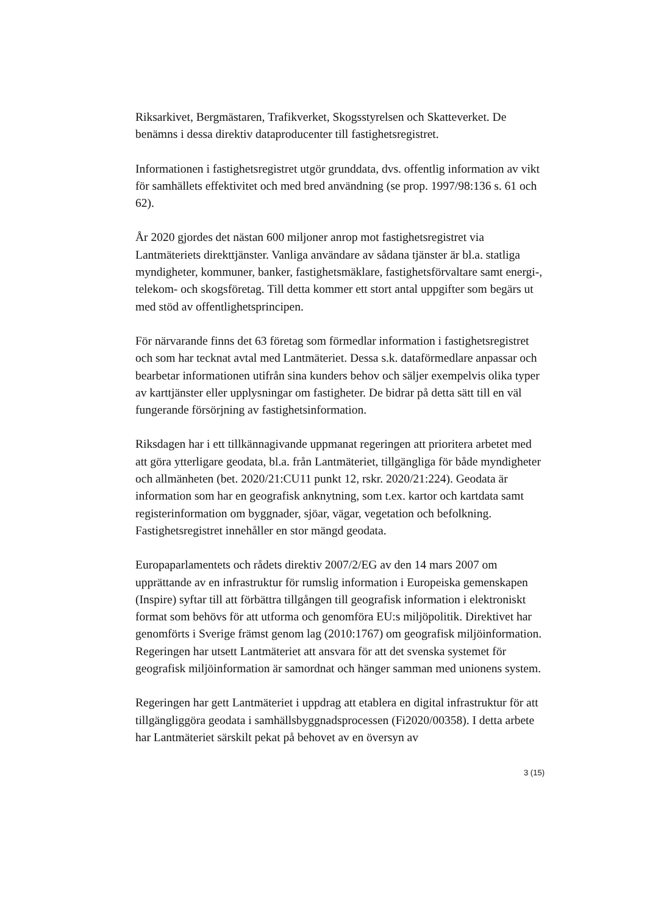Riksarkivet, Bergmästaren, Trafikverket, Skogsstyrelsen och Skatteverket. De benämns i dessa direktiv dataproducenter till fastighetsregistret.
Informationen i fastighetsregistret utgör grunddata, dvs. offentlig information av vikt för samhällets effektivitet och med bred användning (se prop. 1997/98:136 s. 61 och 62).
År 2020 gjordes det nästan 600 miljoner anrop mot fastighetsregistret via Lantmäteriets direkttjänster. Vanliga användare av sådana tjänster är bl.a. statliga myndigheter, kommuner, banker, fastighetsmäklare, fastighetsförvaltare samt energi-, telekom- och skogsföretag. Till detta kommer ett stort antal uppgifter som begärs ut med stöd av offentlighetsprincipen.
För närvarande finns det 63 företag som förmedlar information i fastighetsregistret och som har tecknat avtal med Lantmäteriet. Dessa s.k. dataförmedlare anpassar och bearbetar informationen utifrån sina kunders behov och säljer exempelvis olika typer av karttjänster eller upplysningar om fastigheter. De bidrar på detta sätt till en väl fungerande försörjning av fastighetsinformation.
Riksdagen har i ett tillkännagivande uppmanat regeringen att prioritera arbetet med att göra ytterligare geodata, bl.a. från Lantmäteriet, tillgängliga för både myndigheter och allmänheten (bet. 2020/21:CU11 punkt 12, rskr. 2020/21:224). Geodata är information som har en geografisk anknytning, som t.ex. kartor och kartdata samt registerinformation om byggnader, sjöar, vägar, vegetation och befolkning. Fastighetsregistret innehåller en stor mängd geodata.
Europaparlamentets och rådets direktiv 2007/2/EG av den 14 mars 2007 om upprättande av en infrastruktur för rumslig information i Europeiska gemenskapen (Inspire) syftar till att förbättra tillgången till geografisk information i elektroniskt format som behövs för att utforma och genomföra EU:s miljöpolitik. Direktivet har genomförts i Sverige främst genom lag (2010:1767) om geografisk miljöinformation. Regeringen har utsett Lantmäteriet att ansvara för att det svenska systemet för geografisk miljöinformation är samordnat och hänger samman med unionens system.
Regeringen har gett Lantmäteriet i uppdrag att etablera en digital infrastruktur för att tillgängliggöra geodata i samhällsbyggnadsprocessen (Fi2020/00358). I detta arbete har Lantmäteriet särskilt pekat på behovet av en översyn av
3 (15)